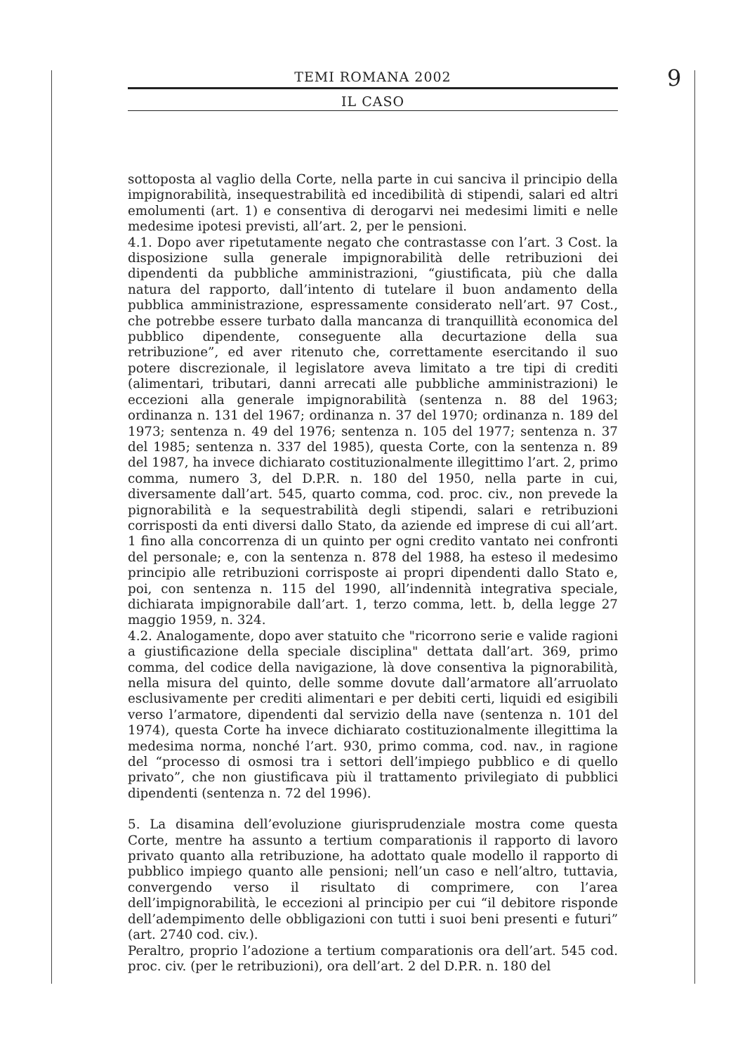TEMI ROMANA 2002
IL CASO
9
sottoposta al vaglio della Corte, nella parte in cui sanciva il principio della impignorabilità, insequestrabilità ed incedibilità di stipendi, salari ed altri emolumenti (art. 1) e consentiva di derogarvi nei medesimi limiti e nelle medesime ipotesi previsti, all’art. 2, per le pensioni.
4.1. Dopo aver ripetutamente negato che contrastasse con l’art. 3 Cost. la disposizione sulla generale impignorabilità delle retribuzioni dei dipendenti da pubbliche amministrazioni, “giustificata, più che dalla natura del rapporto, dall’intento di tutelare il buon andamento della pubblica amministrazione, espressamente considerato nell’art. 97 Cost., che potrebbe essere turbato dalla mancanza di tranquillità economica del pubblico dipendente, conseguente alla decurtazione della sua retribuzione”, ed aver ritenuto che, correttamente esercitando il suo potere discrezionale, il legislatore aveva limitato a tre tipi di crediti (alimentari, tributari, danni arrecati alle pubbliche amministrazioni) le eccezioni alla generale impignorabilità (sentenza n. 88 del 1963; ordinanza n. 131 del 1967; ordinanza n. 37 del 1970; ordinanza n. 189 del 1973; sentenza n. 49 del 1976; sentenza n. 105 del 1977; sentenza n. 37 del 1985; sentenza n. 337 del 1985), questa Corte, con la sentenza n. 89 del 1987, ha invece dichiarato costituzionalmente illegittimo l’art. 2, primo comma, numero 3, del D.P.R. n. 180 del 1950, nella parte in cui, diversamente dall’art. 545, quarto comma, cod. proc. civ., non prevede la pignorabilità e la sequestrabilità degli stipendi, salari e retribuzioni corrisposti da enti diversi dallo Stato, da aziende ed imprese di cui all’art. 1 fino alla concorrenza di un quinto per ogni credito vantato nei confronti del personale; e, con la sentenza n. 878 del 1988, ha esteso il medesimo principio alle retribuzioni corrisposte ai propri dipendenti dallo Stato e, poi, con sentenza n. 115 del 1990, all’indennità integrativa speciale, dichiarata impignorabile dall’art. 1, terzo comma, lett. b, della legge 27 maggio 1959, n. 324.
4.2. Analogamente, dopo aver statuito che "ricorrono serie e valide ragioni a giustificazione della speciale disciplina" dettata dall’art. 369, primo comma, del codice della navigazione, là dove consentiva la pignorabilità, nella misura del quinto, delle somme dovute dall’armatore all’arruolato esclusivamente per crediti alimentari e per debiti certi, liquidi ed esigibili verso l’armatore, dipendenti dal servizio della nave (sentenza n. 101 del 1974), questa Corte ha invece dichiarato costituzionalmente illegittima la medesima norma, nonché l’art. 930, primo comma, cod. nav., in ragione del “processo di osmosi tra i settori dell’impiego pubblico e di quello privato”, che non giustificava più il trattamento privilegiato di pubblici dipendenti (sentenza n. 72 del 1996).
5. La disamina dell’evoluzione giurisprudenziale mostra come questa Corte, mentre ha assunto a tertium comparationis il rapporto di lavoro privato quanto alla retribuzione, ha adottato quale modello il rapporto di pubblico impiego quanto alle pensioni; nell’un caso e nell’altro, tuttavia, convergendo verso il risultato di comprimere, con l’area dell’impignorabilità, le eccezioni al principio per cui “il debitore risponde dell’adempimento delle obbligazioni con tutti i suoi beni presenti e futuri” (art. 2740 cod. civ.).
Peraltro, proprio l’adozione a tertium comparationis ora dell’art. 545 cod. proc. civ. (per le retribuzioni), ora dell’art. 2 del D.P.R. n. 180 del